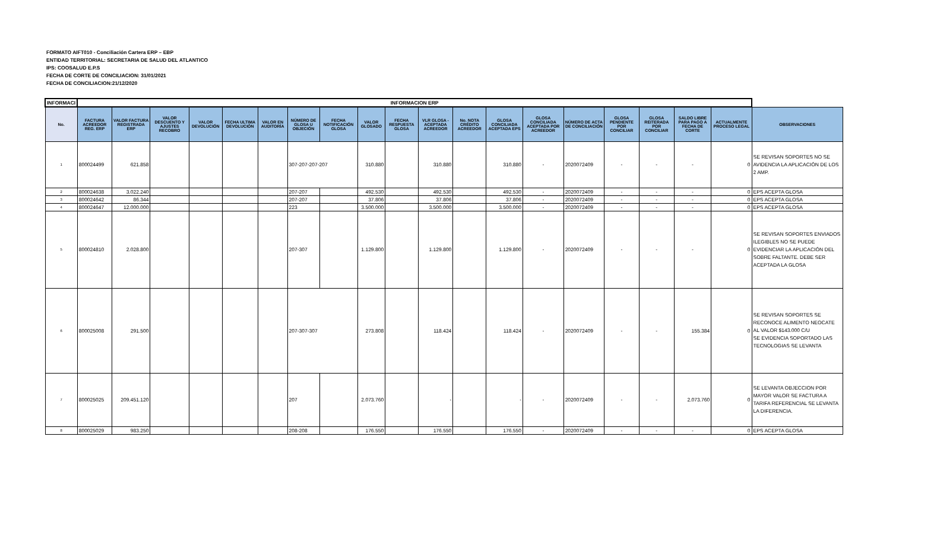FORMATO AIFT010 - Conciliación Cartera ERP – EBP
ENTIDAD TERRITORIAL: SECRETARIA DE SALUD DEL ATLANTICO
IPS: COOSALUD E.P.S
FECHA DE CORTE DE CONCILIACION: 31/01/2021
FECHA DE CONCILIACION:21/12/2020
| INFORMACI | INFORMACION ERP | | | | | | | | | | | | | | | | | | | |
| No. | FACTURA ACREEDOR REG. ERP | VALOR FACTURA REGISTRADA ERP | VALOR DESCUENTO Y AJUSTES RECOBRO | VALOR DEVOLUCIÓN | FECHA ULTIMA DEVOLUCIÓN | VALOR EN AUDITORÍA | NÚMERO DE GLOSA U OBJECIÓN | FECHA NOTIFICACIÓN GLOSA | VALOR GLOSADO | FECHA RESPUESTA GLOSA | VLR GLOSA - ACEPTADA ACREEDOR | No. NOTA CRÉDITO ACREEDOR | GLOSA CONCILIADA ACEPTADA EPS | GLOSA CONCILIADA ACEPTADA POR ACREEDOR | NÚMERO DE ACTA DE CONCILIACIÓN | GLOSA PENDIENTE POR CONCILIAR | GLOSA REITERADA POR CONCILIAR | SALDO LIBRE PARA PAGO A FECHA DE CORTE | ACTUALMENTE PROCESO LEGAL | OBSERVACIONES |
| 1 | 800024499 | 621.858 | | | | | 307-207-207-207 | | 310.880 | | 310.880 | | 310.880 | - | 2020072409 | - | - | - | 0 | SE REVISAN SOPORTES NO SE AVIDENCIA LA APLICACIÓN DE LOS 2 AMP. |
| 2 | 800024638 | 3.022.240 | | | | | 207-207 | | 492.530 | | 492.530 | | 492.530 | - | 2020072409 | - | - | - | 0 | EPS ACEPTA GLOSA |
| 3 | 800024642 | 86.344 | | | | | 207-207 | | 37.806 | | 37.806 | | 37.806 | - | 2020072409 | - | - | - | 0 | EPS ACEPTA GLOSA |
| 4 | 800024647 | 12.000.000 | | | | | 223 | | 3.500.000 | | 3.500.000 | | 3.500.000 | - | 2020072409 | - | - | - | 0 | EPS ACEPTA GLOSA |
| 5 | 800024810 | 2.028.800 | | | | | 207-307 | | 1.129.800 | | 1.129.800 | | 1.129.800 | - | 2020072409 | - | - | - | 0 | SE REVISAN SOPORTES ENVIADOS ILEGIBLES NO SE PUEDE EVIDENCIAR LA APLICACIÓN DEL SOBRE FALTANTE. DEBE SER ACEPTADA LA GLOSA |
| 6 | 800025008 | 291.500 | | | | | 207-307-307 | | 273.808 | | 118.424 | | 118.424 | - | 2020072409 | - | - | 155.384 | 0 | SE REVISAN SOPORTES SE RECONOCE ALIMENTO NEOCATE AL VALOR $143.000 C/U SE EVIDENCIA SOPORTADO LAS TECNOLOGIAS SE LEVANTA |
| 7 | 800025025 | 209.451.120 | | | | | 207 | | 2.073.760 | | - | | - | - | 2020072409 | - | - | 2.073.760 | 0 | SE LEVANTA OBJECCION POR MAYOR VALOR SE FACTURA A TARIFA REFERENCIAL SE LEVANTA LA DIFERENCIA. |
| 8 | 800025029 | 983.250 | | | | | 208-208 | | 176.550 | | 176.550 | | 176.550 | - | 2020072409 | - | - | - | 0 | EPS ACEPTA GLOSA |